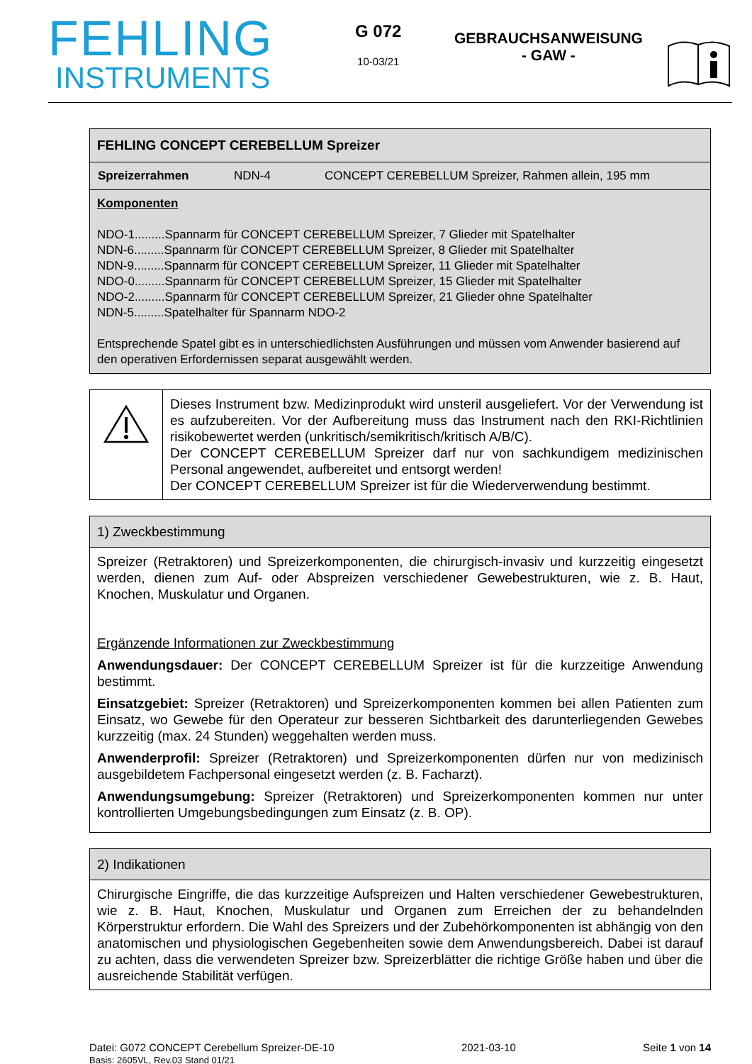FEHLING
INSTRUMENTS
G 072
10-03/21
GEBRAUCHSANWEISUNG
- GAW -
FEHLING CONCEPT CEREBELLUM Spreizer
| Spreizerrahmen | NDN-4 | CONCEPT CEREBELLUM Spreizer, Rahmen allein, 195 mm |
Komponenten
NDO-1.........Spannarm für CONCEPT CEREBELLUM Spreizer, 7 Glieder mit Spatelhalter
NDN-6.........Spannarm für CONCEPT CEREBELLUM Spreizer, 8 Glieder mit Spatelhalter
NDN-9.........Spannarm für CONCEPT CEREBELLUM Spreizer, 11 Glieder mit Spatelhalter
NDO-0.........Spannarm für CONCEPT CEREBELLUM Spreizer, 15 Glieder mit Spatelhalter
NDO-2.........Spannarm für CONCEPT CEREBELLUM Spreizer, 21 Glieder ohne Spatelhalter
NDN-5.........Spatelhalter für Spannarm NDO-2
Entsprechende Spatel gibt es in unterschiedlichsten Ausführungen und müssen vom Anwender basierend auf den operativen Erfordernissen separat ausgewählt werden.
| | Dieses Instrument bzw. Medizinprodukt wird unsteril ausgeliefert. Vor der Verwendung ist es aufzubereiten. Vor der Aufbereitung muss das Instrument nach den RKI-Richtlinien risikobewertet werden (unkritisch/semikritisch/kritisch A/B/C). Der CONCEPT CEREBELLUM Spreizer darf nur von sachkundigem medizinischen Personal angewendet, aufbereitet und entsorgt werden! Der CONCEPT CEREBELLUM Spreizer ist für die Wiederverwendung bestimmt. |
1) Zweckbestimmung
Spreizer (Retraktoren) und Spreizerkomponenten, die chirurgisch-invasiv und kurzzeitig eingesetzt werden, dienen zum Auf- oder Abspreizen verschiedener Gewebestrukturen, wie z. B. Haut, Knochen, Muskulatur und Organen.
Ergänzende Informationen zur Zweckbestimmung
Anwendungsdauer: Der CONCEPT CEREBELLUM Spreizer ist für die kurzzeitige Anwendung bestimmt.
Einsatzgebiet: Spreizer (Retraktoren) und Spreizerkomponenten kommen bei allen Patienten zum Einsatz, wo Gewebe für den Operateur zur besseren Sichtbarkeit des darunterliegenden Gewebes kurzzeitig (max. 24 Stunden) weggehalten werden muss.
Anwenderprofil: Spreizer (Retraktoren) und Spreizerkomponenten dürfen nur von medizinisch ausgebildetem Fachpersonal eingesetzt werden (z. B. Facharzt).
Anwendungsumgebung: Spreizer (Retraktoren) und Spreizerkomponenten kommen nur unter kontrollierten Umgebungsbedingungen zum Einsatz (z. B. OP).
2) Indikationen
Chirurgische Eingriffe, die das kurzzeitige Aufspreizen und Halten verschiedener Gewebestrukturen, wie z. B. Haut, Knochen, Muskulatur und Organen zum Erreichen der zu behandelnden Körperstruktur erfordern. Die Wahl des Spreizers und der Zubehörkomponenten ist abhängig von den anatomischen und physiologischen Gegebenheiten sowie dem Anwendungsbereich. Dabei ist darauf zu achten, dass die verwendeten Spreizer bzw. Spreizerblätter die richtige Größe haben und über die ausreichende Stabilität verfügen.
Datei: G072 CONCEPT Cerebellum Spreizer-DE-10
Basis: 2605VL, Rev.03 Stand 01/21
2021-03-10 Seite 1 von 14